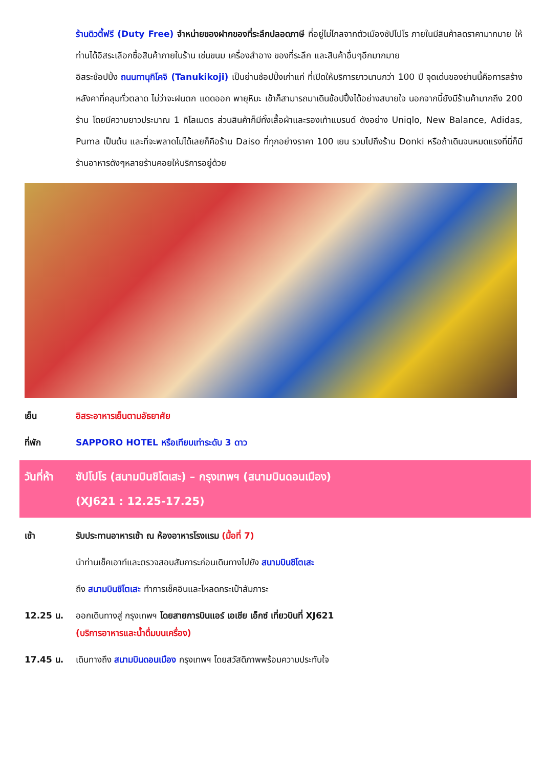ร้านดิวตี้ฟรี (Duty Free) จำหน่ายของฝากของที่ระลึกปลอดภาษี ที่อยู่ไม่ไกลจากตัวเมืองซัปโปโร ภายในมีสินค้าลดราคามากมาย ให้ท่านได้อิสระเลือกซื้อสินค้าภายในร้าน เช่นขนม เครื่องสำอาง ของที่ระลึก และสินค้าอื่นๆอีกมากมาย
อิสระช้อปปิ้ง ถนนทานุกิโคจิ (Tanukikoji) เป็นย่านช้อปปิ้งเก่าแก่ ที่เปิดให้บริการยาวนานกว่า 100 ปี จุดเด่นของย่านนี้คือการสร้างหลังคาที่คลุมทั่วตลาด ไม่ว่าจะฝนตก แดดออก พายุหิมะ เข้าก็สามารถมาเดินช้อปปิ้งได้อย่างสบายใจ นอกจากนี้ยังมีร้านค้ามากถึง 200 ร้าน โดยมีความยาวประมาณ 1 กิโลเมตร ส่วนสินค้าก็มีทั้งเสื้อผ้าและรองเท้าแบรนด์ ดังอย่าง Uniqlo, New Balance, Adidas, Puma เป็นต้น และที่จะพลาดไม่ได้เลยก็คือร้าน Daiso ที่ทุกอย่างราคา 100 เยน รวมไปถึงร้าน Donki หรือถ้าเดินจนหมดแรงที่นี่ก็มีร้านอาหารดังๆหลายร้านคอยให้บริการอยู่ด้วย
เย็น อิสระอาหารเย็นตามอัธยาศัย
ที่พัก SAPPORO HOTEL หรือเทียบเท่าระดับ 3 ดาว
วันที่ห้า
ซัปโปโร (สนามบินชิโตเสะ) – กรุงเทพฯ (สนามบินดอนเมือง)
(XJ621 : 12.25-17.25)
เช้า รับประทานอาหารเช้า ณ ห้องอาหารโรงแรม (มื้อที่ 7)
นำท่านเช็คเอาท์และตรวจสอบสัมภาระก่อนเดินทางไปยัง สนามบินชิโตเสะ
ถึง สนามบินชิโตเสะ ทำการเช็คอินและโหลดกระเป๋าสัมภาระ
12.25 น. ออกเดินทางสู่ กรุงเทพฯ โดยสายการบินแอร์ เอเชีย เอ็กซ์ เที่ยวบินที่ XJ621
(บริการอาหารและน้ำดื่มบนเครื่อง)
17.45 น. เดินทางถึง สนามบินดอนเมือง กรุงเทพฯ โดยสวัสดิภาพพร้อมความประทับใจ